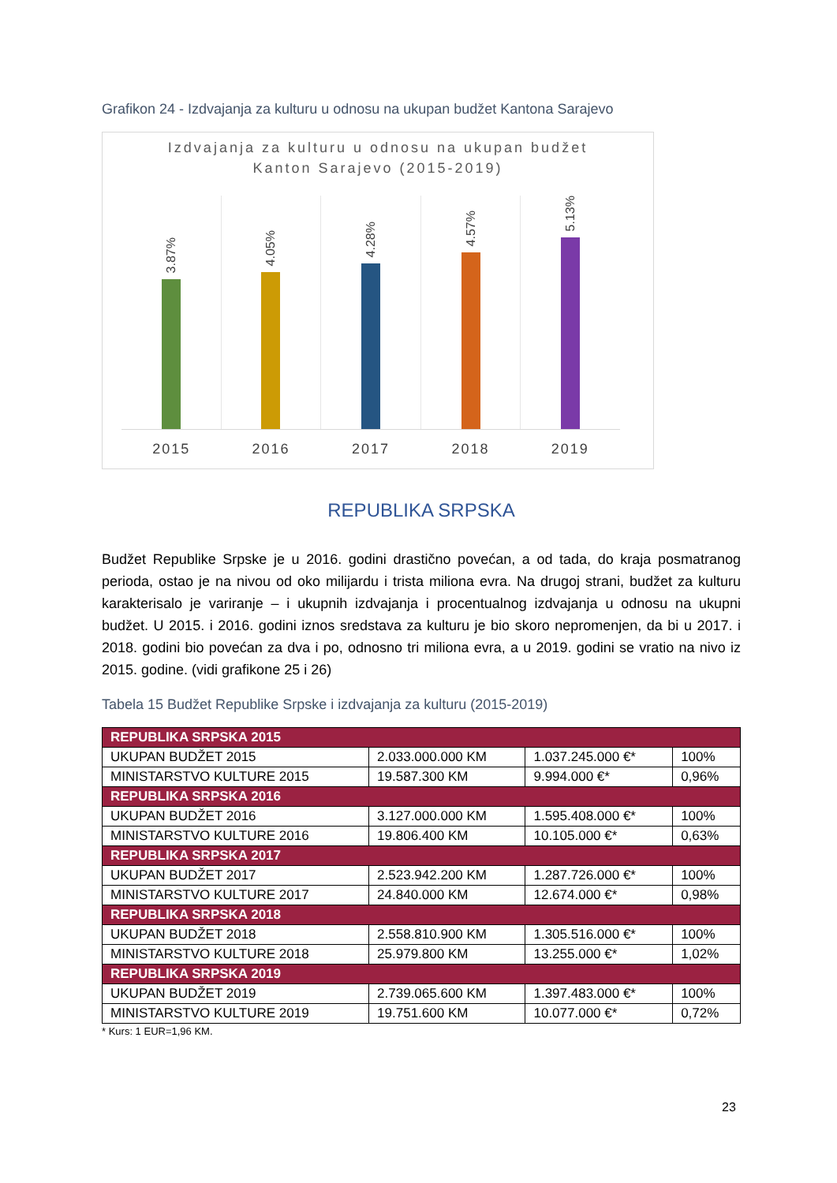Grafikon 24 - Izdvajanja za kulturu u odnosu na ukupan budžet Kantona Sarajevo
Izdvajanja za kulturu u odnosu na ukupan budžet
Kanton Sarajevo (2015-2019)
3.87%
4.05%
4.28%
4.57%
5.13%
2015 2016 2017 2018 2019
REPUBLIKA SRPSKA
Budžet Republike Srpske je u 2016. godini drastično povećan, a od tada, do kraja posmatranog perioda, ostao je na nivou od oko milijardu i trista miliona evra. Na drugoj strani, budžet za kulturu karakterisalo je variranje – i ukupnih izdvajanja i procentualnog izdvajanja u odnosu na ukupni budžet. U 2015. i 2016. godini iznos sredstava za kulturu je bio skoro nepromenjen, da bi u 2017. i 2018. godini bio povećan za dva i po, odnosno tri miliona evra, a u 2019. godini se vratio na nivo iz 2015. godine. (vidi grafikone 25 i 26)
Tabela 15 Budžet Republike Srpske i izdvajanja za kulturu (2015-2019)
| REPUBLIKA SRPSKA 2015 | | | |
| UKUPAN BUDŽET 2015 | 2.033.000.000 KM | 1.037.245.000 €* | 100% |
| MINISTARSTVO KULTURE 2015 | 19.587.300 KM | 9.994.000 €* | 0,96% |
| REPUBLIKA SRPSKA 2016 | | | |
| UKUPAN BUDŽET 2016 | 3.127.000.000 KM | 1.595.408.000 €* | 100% |
| MINISTARSTVO KULTURE 2016 | 19.806.400 KM | 10.105.000 €* | 0,63% |
| REPUBLIKA SRPSKA 2017 | | | |
| UKUPAN BUDŽET 2017 | 2.523.942.200 KM | 1.287.726.000 €* | 100% |
| MINISTARSTVO KULTURE 2017 | 24.840.000 KM | 12.674.000 €* | 0,98% |
| REPUBLIKA SRPSKA 2018 | | | |
| UKUPAN BUDŽET 2018 | 2.558.810.900 KM | 1.305.516.000 €* | 100% |
| MINISTARSTVO KULTURE 2018 | 25.979.800 KM | 13.255.000 €* | 1,02% |
| REPUBLIKA SRPSKA 2019 | | | |
| UKUPAN BUDŽET 2019 | 2.739.065.600 KM | 1.397.483.000 €* | 100% |
| MINISTARSTVO KULTURE 2019 | 19.751.600 KM | 10.077.000 €* | 0,72% |
* Kurs: 1 EUR=1,96 KM.
23